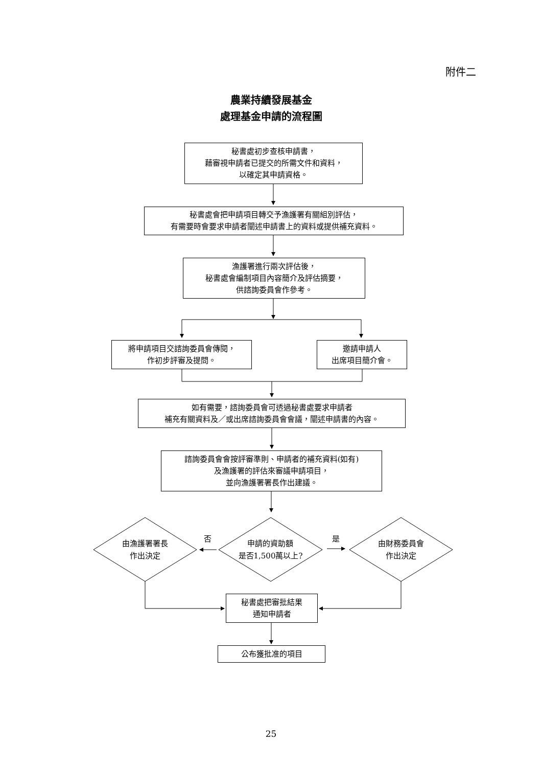附件二
農業持續發展基金
處理基金申請的流程圖
秘書處初步查核申請書，
藉審視申請者已提交的所需文件和資料，
以確定其申請資格。
秘書處會把申請項目轉交予漁護署有關組別評估，
有需要時會要求申請者闡述申請書上的資料或提供補充資料。
漁護署進行兩次評估後，
秘書處會編制項目內容簡介及評估摘要，
供諮詢委員會作參考。
將申請項目交諮詢委員會傳閱，
作初步評審及提問。
邀請申請人
出席項目簡介會。
如有需要，諮詢委員會可透過秘書處要求申請者
補充有關資料及／或出席諮詢委員會會議，闡述申請書的內容。
諮詢委員會會按評審準則、申請者的補充資料(如有)
及漁護署的評估來審議申請項目，
並向漁護署署長作出建議。
由漁護署署長
作出決定
否
申請的資助額
是否1,500萬以上?
是
由財務委員會
作出決定
秘書處把審批結果
通知申請者
公布獲批准的項目
25